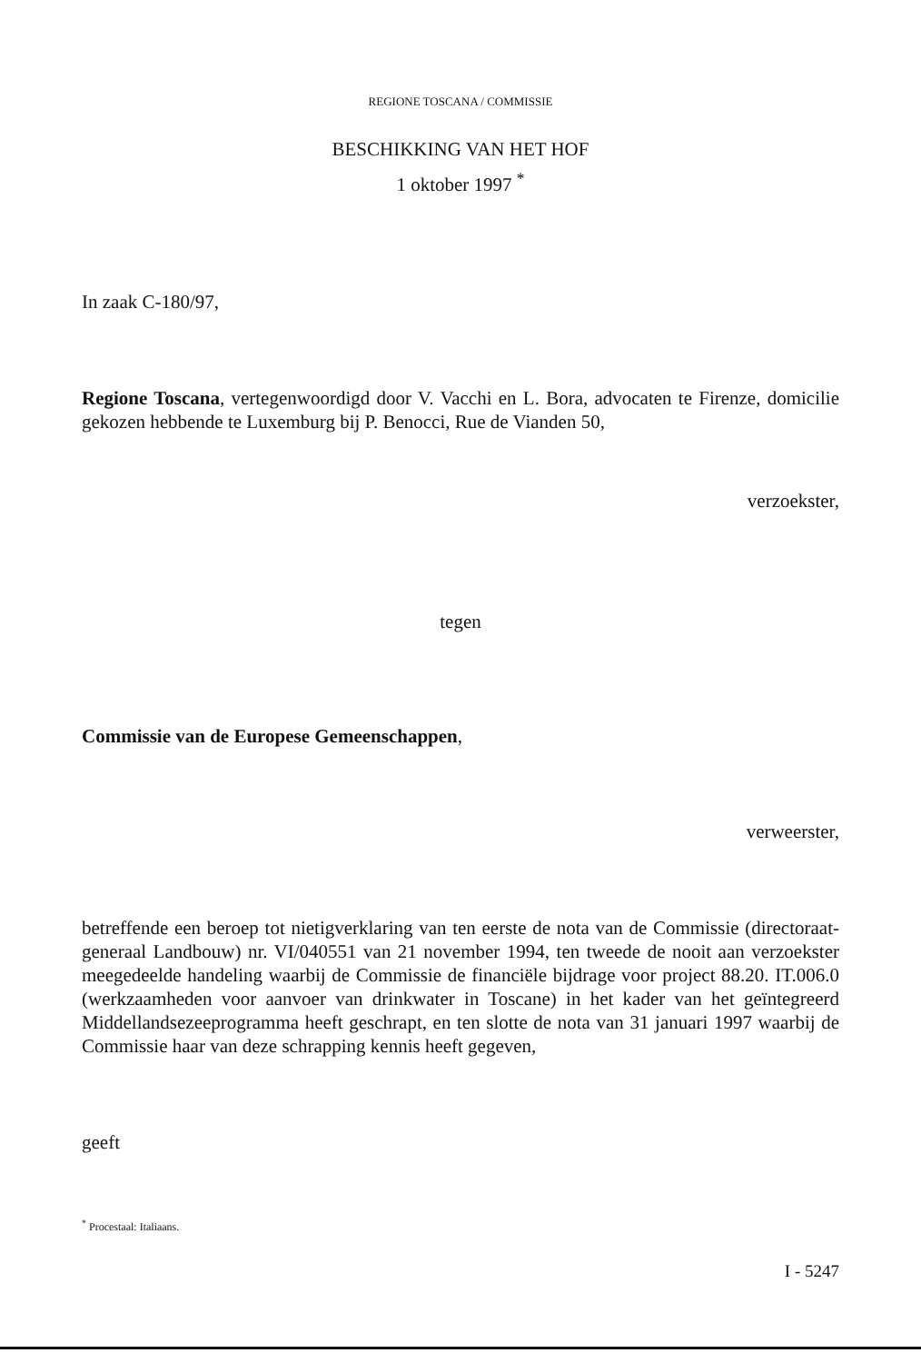REGIONE TOSCANA / COMMISSIE
BESCHIKKING VAN HET HOF
1 oktober 1997 <sup>*</sup>
In zaak C-180/97,
Regione Toscana, vertegenwoordigd door V. Vacchi en L. Bora, advocaten te Firenze, domicilie gekozen hebbende te Luxemburg bij P. Benocci, Rue de Vianden 50,
verzoekster,
tegen
Commissie van de Europese Gemeenschappen,
verweerster,
betreffende een beroep tot nietigverklaring van ten eerste de nota van de Commissie (directoraat-generaal Landbouw) nr. VI/040551 van 21 november 1994, ten tweede de nooit aan verzoekster meegedeelde handeling waarbij de Commissie de financiële bijdrage voor project 88.20. IT.006.0 (werkzaamheden voor aanvoer van drinkwater in Toscane) in het kader van het geïntegreerd Middellandsezeeprogramma heeft geschrapt, en ten slotte de nota van 31 januari 1997 waarbij de Commissie haar van deze schrapping kennis heeft gegeven,
geeft
<sup>*</sup> Procestaal: Italiaans.
I - 5247